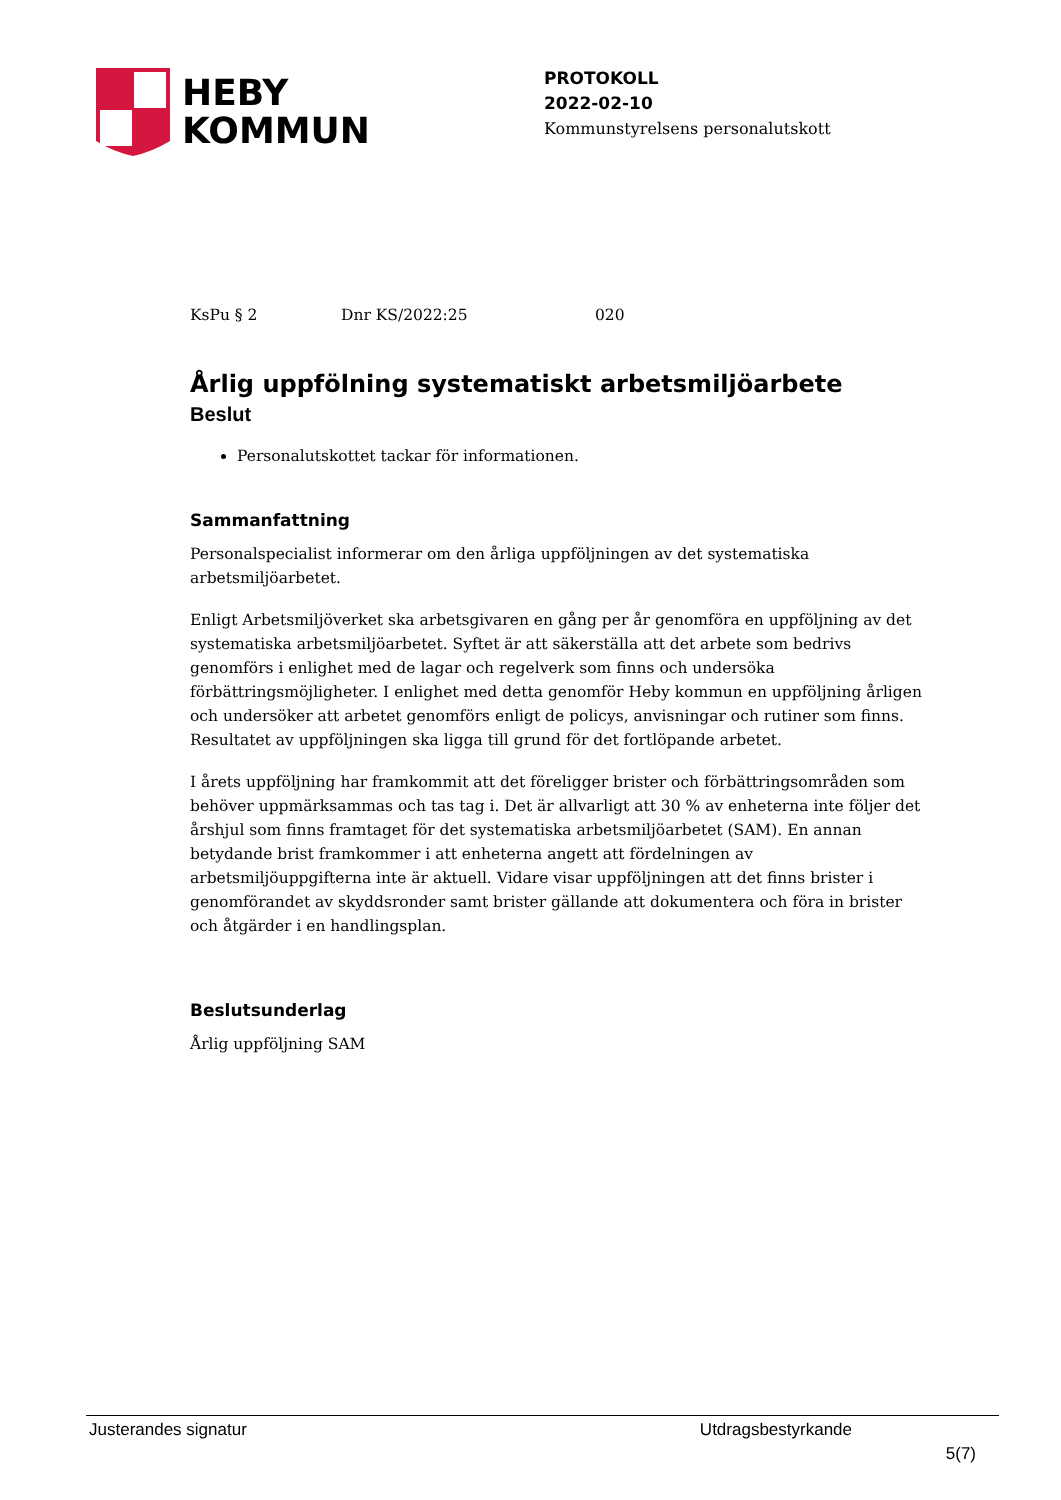HEBY
KOMMUN
PROTOKOLL
2022-02-10
Kommunstyrelsens personalutskott
KsPu § 2 Dnr KS/2022:25 020
Årlig uppfölning systematiskt arbetsmiljöarbete
Beslut
Personalutskottet tackar för informationen.
Sammanfattning
Personalspecialist informerar om den årliga uppföljningen av det systematiska arbetsmiljöarbetet.
Enligt Arbetsmiljöverket ska arbetsgivaren en gång per år genomföra en uppföljning av det systematiska arbetsmiljöarbetet. Syftet är att säkerställa att det arbete som bedrivs genomförs i enlighet med de lagar och regelverk som finns och undersöka förbättringsmöjligheter. I enlighet med detta genomför Heby kommun en uppföljning årligen och undersöker att arbetet genomförs enligt de policys, anvisningar och rutiner som finns. Resultatet av uppföljningen ska ligga till grund för det fortlöpande arbetet.
I årets uppföljning har framkommit att det föreligger brister och förbättringsområden som behöver uppmärksammas och tas tag i. Det är allvarligt att 30 % av enheterna inte följer det årshjul som finns framtaget för det systematiska arbetsmiljöarbetet (SAM). En annan betydande brist framkommer i att enheterna angett att fördelningen av arbetsmiljöuppgifterna inte är aktuell. Vidare visar uppföljningen att det finns brister i genomförandet av skyddsronder samt brister gällande att dokumentera och föra in brister och åtgärder i en handlingsplan.
Beslutsunderlag
Årlig uppföljning SAM
Justerandes signatur Utdragsbestyrkande
5(7)